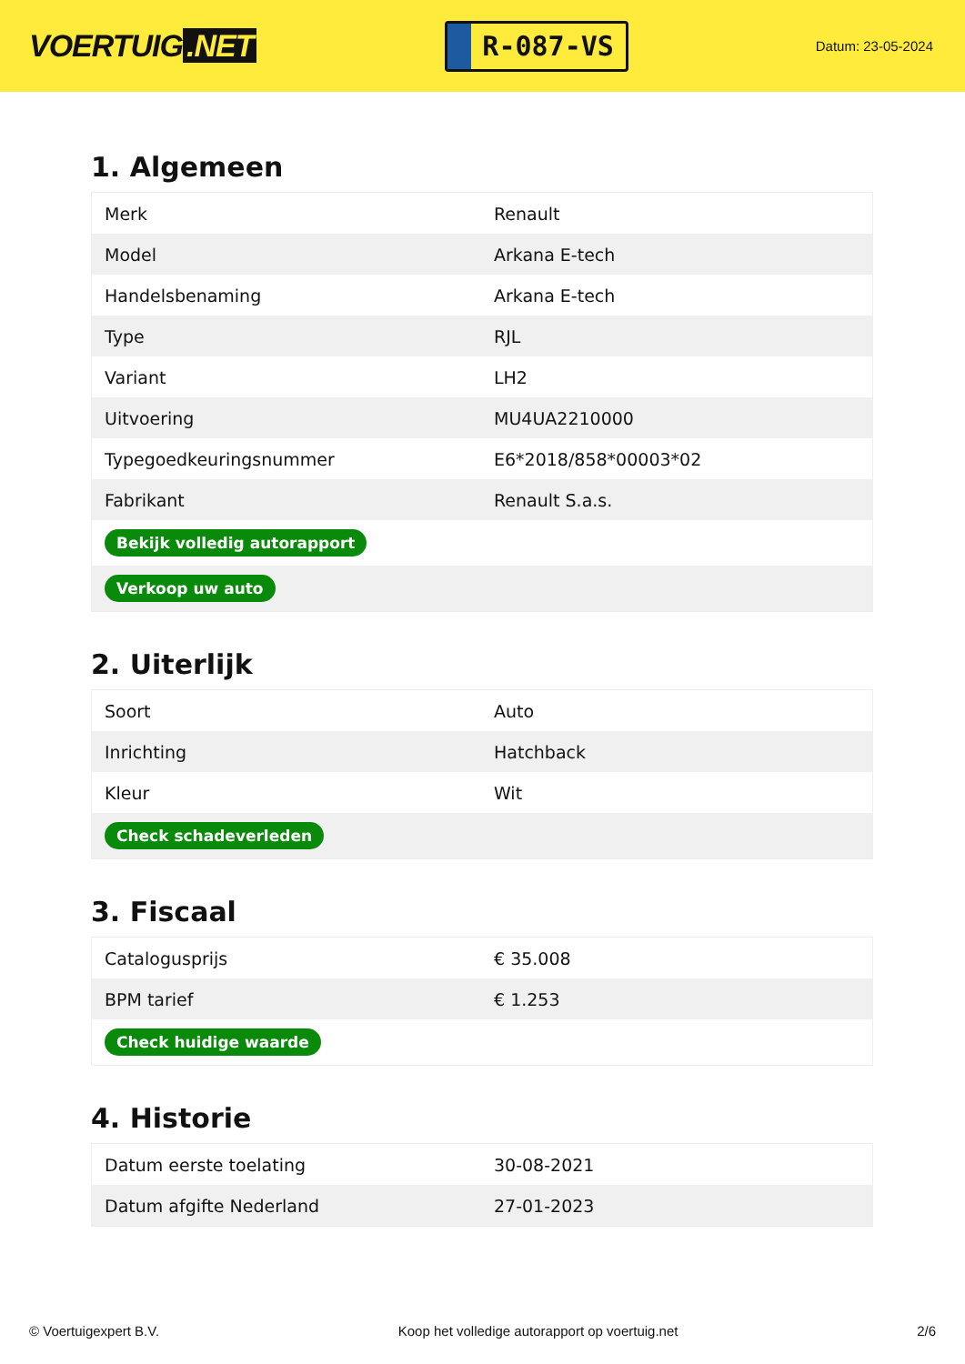VOERTUIG.NET
R-087-VS
Datum: 23-05-2024
1. Algemeen
| Merk | Renault |
| Model | Arkana E-tech |
| Handelsbenaming | Arkana E-tech |
| Type | RJL |
| Variant | LH2 |
| Uitvoering | MU4UA2210000 |
| Typegoedkeuringsnummer | E6*2018/858*00003*02 |
| Fabrikant | Renault S.a.s. |
| Bekijk volledig autorapport | |
| Verkoop uw auto | |
2. Uiterlijk
| Soort | Auto |
| Inrichting | Hatchback |
| Kleur | Wit |
| Check schadeverleden | |
3. Fiscaal
| Catalogusprijs | € 35.008 |
| BPM tarief | € 1.253 |
| Check huidige waarde | |
4. Historie
| Datum eerste toelating | 30-08-2021 |
| Datum afgifte Nederland | 27-01-2023 |
© Voertuigexpert B.V. Koop het volledige autorapport op voertuig.net 2/6